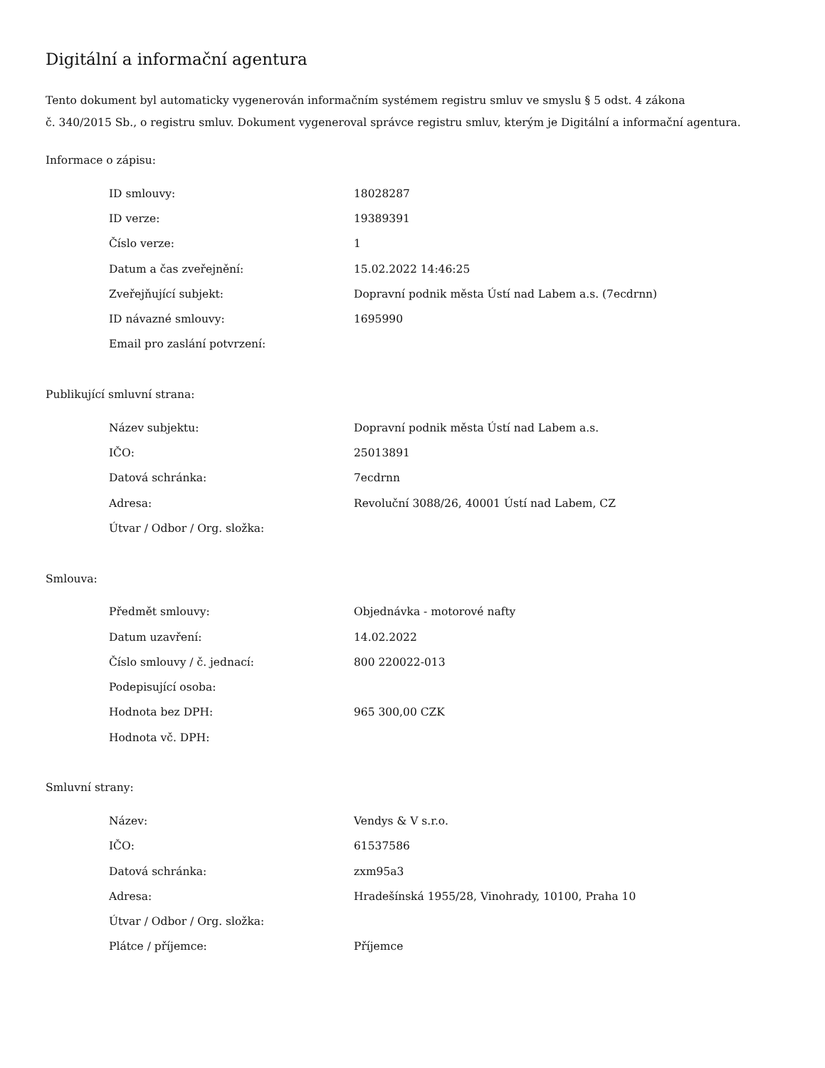Digitální a informační agentura
Tento dokument byl automaticky vygenerován informačním systémem registru smluv ve smyslu § 5 odst. 4 zákona
č. 340/2015 Sb., o registru smluv. Dokument vygeneroval správce registru smluv, kterým je Digitální a informační agentura.
Informace o zápisu:
| ID smlouvy: | 18028287 |
| ID verze: | 19389391 |
| Číslo verze: | 1 |
| Datum a čas zveřejnění: | 15.02.2022 14:46:25 |
| Zveřejňující subjekt: | Dopravní podnik města Ústí nad Labem a.s. (7ecdrnn) |
| ID návazné smlouvy: | 1695990 |
| Email pro zaslání potvrzení: | |
Publikující smluvní strana:
| Název subjektu: | Dopravní podnik města Ústí nad Labem a.s. |
| IČO: | 25013891 |
| Datová schránka: | 7ecdrnn |
| Adresa: | Revoluční 3088/26, 40001 Ústí nad Labem, CZ |
| Útvar / Odbor / Org. složka: | |
Smlouva:
| Předmět smlouvy: | Objednávka - motorové nafty |
| Datum uzavření: | 14.02.2022 |
| Číslo smlouvy / č. jednací: | 800 220022-013 |
| Podepisující osoba: | |
| Hodnota bez DPH: | 965 300,00 CZK |
| Hodnota vč. DPH: | |
Smluvní strany:
| Název: | Vendys & V s.r.o. |
| IČO: | 61537586 |
| Datová schránka: | zxm95a3 |
| Adresa: | Hradešínská 1955/28, Vinohrady, 10100, Praha 10 |
| Útvar / Odbor / Org. složka: | |
| Plátce / příjemce: | Příjemce |